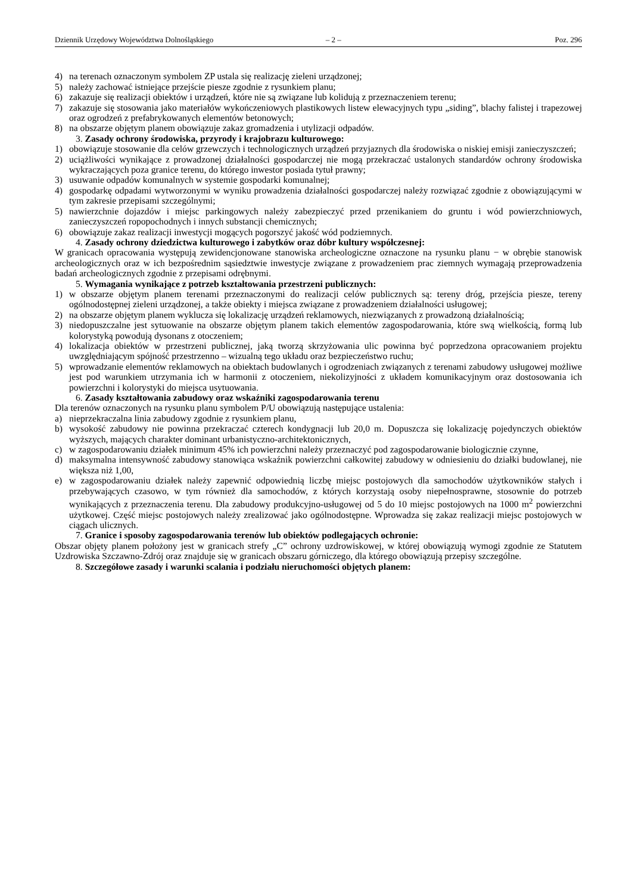Dziennik Urzędowy Województwa Dolnośląskiego – 2 – Poz. 296
4) na terenach oznaczonym symbolem ZP ustala się realizację zieleni urządzonej;
5) należy zachować istniejące przejście piesze zgodnie z rysunkiem planu;
6) zakazuje się realizacji obiektów i urządzeń, które nie są związane lub kolidują z przeznaczeniem terenu;
7) zakazuje się stosowania jako materiałów wykończeniowych plastikowych listew elewacyjnych typu „siding”, blachy falistej i trapezowej oraz ogrodzeń z prefabrykowanych elementów betonowych;
8) na obszarze objętym planem obowiązuje zakaz gromadzenia i utylizacji odpadów.
3. Zasady ochrony środowiska, przyrody i krajobrazu kulturowego:
1) obowiązuje stosowanie dla celów grzewczych i technologicznych urządzeń przyjaznych dla środowiska o niskiej emisji zanieczyszczeń;
2) uciążliwości wynikające z prowadzonej działalności gospodarczej nie mogą przekraczać ustalonych standardów ochrony środowiska wykraczających poza granice terenu, do którego inwestor posiada tytuł prawny;
3) usuwanie odpadów komunalnych w systemie gospodarki komunalnej;
4) gospodarkę odpadami wytworzonymi w wyniku prowadzenia działalności gospodarczej należy rozwiązać zgodnie z obowiązującymi w tym zakresie przepisami szczególnymi;
5) nawierzchnie dojazdów i miejsc parkingowych należy zabezpieczyć przed przenikaniem do gruntu i wód powierzchniowych, zanieczyszczeń ropopochodnych i innych substancji chemicznych;
6) obowiązuje zakaz realizacji inwestycji mogących pogorszyć jakość wód podziemnych.
4. Zasady ochrony dziedzictwa kulturowego i zabytków oraz dóbr kultury współczesnej:
W granicach opracowania występują zewidencjonowane stanowiska archeologiczne oznaczone na rysunku planu − w obrębie stanowisk archeologicznych oraz w ich bezpośrednim sąsiedztwie inwestycje związane z prowadzeniem prac ziemnych wymagają przeprowadzenia badań archeologicznych zgodnie z przepisami odrębnymi.
5. Wymagania wynikające z potrzeb kształtowania przestrzeni publicznych:
1) w obszarze objętym planem terenami przeznaczonymi do realizacji celów publicznych są: tereny dróg, przejścia piesze, tereny ogólnodostępnej zieleni urządzonej, a także obiekty i miejsca związane z prowadzeniem działalności usługowej;
2) na obszarze objętym planem wyklucza się lokalizację urządzeń reklamowych, niezwiązanych z prowadzoną działalnością;
3) niedopuszczalne jest sytuowanie na obszarze objętym planem takich elementów zagospodarowania, które swą wielkością, formą lub kolorystyką powodują dysonans z otoczeniem;
4) lokalizacja obiektów w przestrzeni publicznej, jaką tworzą skrzyżowania ulic powinna być poprzedzona opracowaniem projektu uwzględniającym spójność przestrzenno – wizualną tego układu oraz bezpieczeństwo ruchu;
5) wprowadzanie elementów reklamowych na obiektach budowlanych i ogrodzeniach związanych z terenami zabudowy usługowej możliwe jest pod warunkiem utrzymania ich w harmonii z otoczeniem, niekolizyjności z układem komunikacyjnym oraz dostosowania ich powierzchni i kolorystyki do miejsca usytuowania.
6. Zasady kształtowania zabudowy oraz wskaźniki zagospodarowania terenu
Dla terenów oznaczonych na rysunku planu symbolem P/U obowiązują następujące ustalenia:
a) nieprzekraczalna linia zabudowy zgodnie z rysunkiem planu,
b) wysokość zabudowy nie powinna przekraczać czterech kondygnacji lub 20,0 m. Dopuszcza się lokalizację pojedynczych obiektów wyższych, mających charakter dominant urbanistyczno-architektonicznych,
c) w zagospodarowaniu działek minimum 45% ich powierzchni należy przeznaczyć pod zagospodarowanie biologicznie czynne,
d) maksymalna intensywność zabudowy stanowiąca wskaźnik powierzchni całkowitej zabudowy w odniesieniu do działki budowlanej, nie większa niż 1,00,
e) w zagospodarowaniu działek należy zapewnić odpowiednią liczbę miejsc postojowych dla samochodów użytkowników stałych i przebywających czasowo, w tym również dla samochodów, z których korzystają osoby niepełnosprawne, stosownie do potrzeb wynikających z przeznaczenia terenu. Dla zabudowy produkcyjno-usługowej od 5 do 10 miejsc postojowych na 1000 m<sup>2</sup> powierzchni użytkowej. Część miejsc postojowych należy zrealizować jako ogólnodostępne. Wprowadza się zakaz realizacji miejsc postojowych w ciągach ulicznych.
7. Granice i sposoby zagospodarowania terenów lub obiektów podlegających ochronie:
Obszar objęty planem położony jest w granicach strefy „C” ochrony uzdrowiskowej, w której obowiązują wymogi zgodnie ze Statutem Uzdrowiska Szczawno-Zdrój oraz znajduje się w granicach obszaru górniczego, dla którego obowiązują przepisy szczególne.
8. Szczegółowe zasady i warunki scalania i podziału nieruchomości objętych planem: